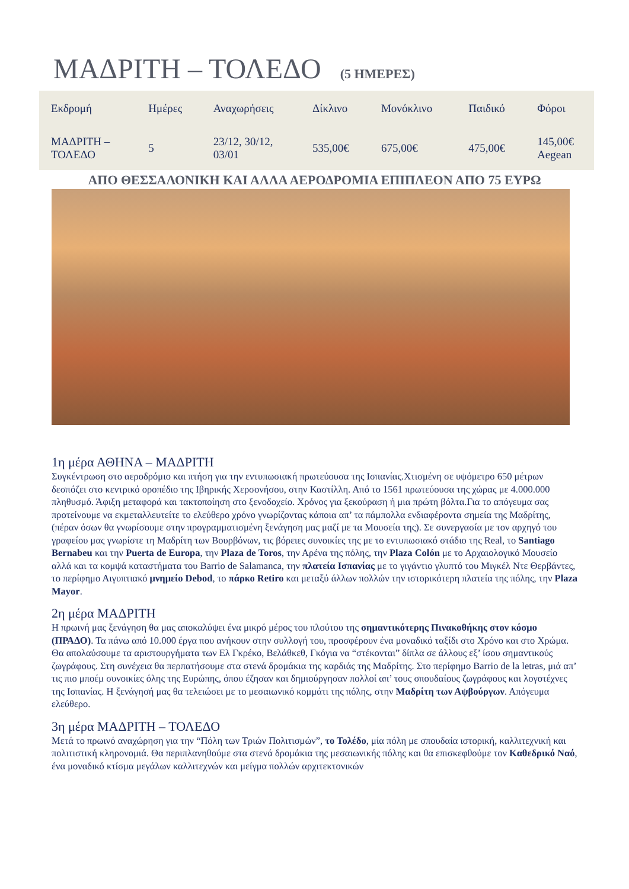ΜΑΔΡΙΤΗ – ΤΟΛΕΔΟ (5 ΗΜΕΡΕΣ)
| Εκδρομή | Ημέρες | Αναχωρήσεις | Δίκλινο | Μονόκλινο | Παιδικό | Φόροι |
| --- | --- | --- | --- | --- | --- | --- |
| ΜΑΔΡΙΤΗ – ΤΟΛΕΔΟ | 5 | 23/12, 30/12, 03/01 | 535,00€ | 675,00€ | 475,00€ | 145,00€ Aegean |
ΑΠΟ ΘΕΣΣΑΛΟΝΙΚΗ ΚΑΙ ΑΛΛΑ ΑΕΡΟΔΡΟΜΙΑ ΕΠΙΠΛΕΟΝ ΑΠΟ 75 ΕΥΡΩ
1η μέρα ΑΘΗΝΑ – ΜΑΔΡΙΤΗ
Συγκέντρωση στο αεροδρόμιο και πτήση για την εντυπωσιακή πρωτεύουσα της Ισπανίας.Χτισμένη σε υψόμετρο 650 μέτρων δεσπόζει στο κεντρικό οροπέδιο της Ιβηρικής Χερσονήσου, στην Καστίλλη. Από το 1561 πρωτεύουσα της χώρας με 4.000.000 πληθυσμό. Άφιξη μεταφορά και τακτοποίηση στο ξενοδοχείο. Χρόνος για ξεκούραση ή μια πρώτη βόλτα.Για το απόγευμα σας προτείνουμε να εκμεταλλευτείτε το ελεύθερο χρόνο γνωρίζοντας κάποια απ’ τα πάμπολλα ενδιαφέροντα σημεία της Μαδρίτης, (πέραν όσων θα γνωρίσουμε στην προγραμματισμένη ξενάγηση μας μαζί με τα Μουσεία της). Σε συνεργασία με τον αρχηγό του γραφείου μας γνωρίστε τη Μαδρίτη των Βουρβόνων, τις βόρειες συνοικίες της με το εντυπωσιακό στάδιο της Real, το Santiago Bernabeu και την Puerta de Europa, την Plaza de Toros, την Αρένα της πόλης, την Plaza Colón με το Αρχαιολογικό Μουσείο αλλά και τα κομψά καταστήματα του Barrio de Salamanca, την πλατεία Ισπανίας με το γιγάντιο γλυπτό του Μιγκέλ Ντε Θερβάντες, το περίφημο Αιγυπτιακό μνημείο Debod, το πάρκο Retiro και μεταξύ άλλων πολλών την ιστορικότερη πλατεία της πόλης, την Plaza Mayor.
2η μέρα ΜΑΔΡΙΤΗ
Η πρωινή μας ξενάγηση θα μας αποκαλύψει ένα μικρό μέρος του πλούτου της σημαντικότερης Πινακοθήκης στον κόσμο (ΠΡΑΔΟ). Τα πάνω από 10.000 έργα που ανήκουν στην συλλογή του, προσφέρουν ένα μοναδικό ταξίδι στο Χρόνο και στο Χρώμα. Θα απολαύσουμε τα αριστουργήματα των Ελ Γκρέκο, Βελάθκεθ, Γκόγια να “στέκονται” δίπλα σε άλλους εξ’ ίσου σημαντικούς ζωγράφους. Στη συνέχεια θα περπατήσουμε στα στενά δρομάκια της καρδιάς της Μαδρίτης. Στο περίφημο Barrio de la letras, μιά απ’ τις πιο μποέμ συνοικίες όλης της Ευρώπης, όπου έζησαν και δημιούργησαν πολλοί απ’ τους σπουδαίους ζωγράφους και λογοτέχνες της Ισπανίας. Η ξενάγησή μας θα τελειώσει με το μεσαιωνικό κομμάτι της πόλης, στην Μαδρίτη των Αψβούργων. Απόγευμα ελεύθερο.
3η μέρα ΜΑΔΡΙΤΗ – ΤΟΛΕΔΟ
Μετά το πρωινό αναχώρηση για την “Πόλη των Τριών Πολιτισμών”, το Τολέδο, μία πόλη με σπουδαία ιστορική, καλλιτεχνική και πολιτιστική κληρονομιά. Θα περιπλανηθούμε στα στενά δρομάκια της μεσαιωνικής πόλης και θα επισκεφθούμε τον Καθεδρικό Ναό, ένα μοναδικό κτίσμα μεγάλων καλλιτεχνών και μείγμα πολλών αρχιτεκτονικών